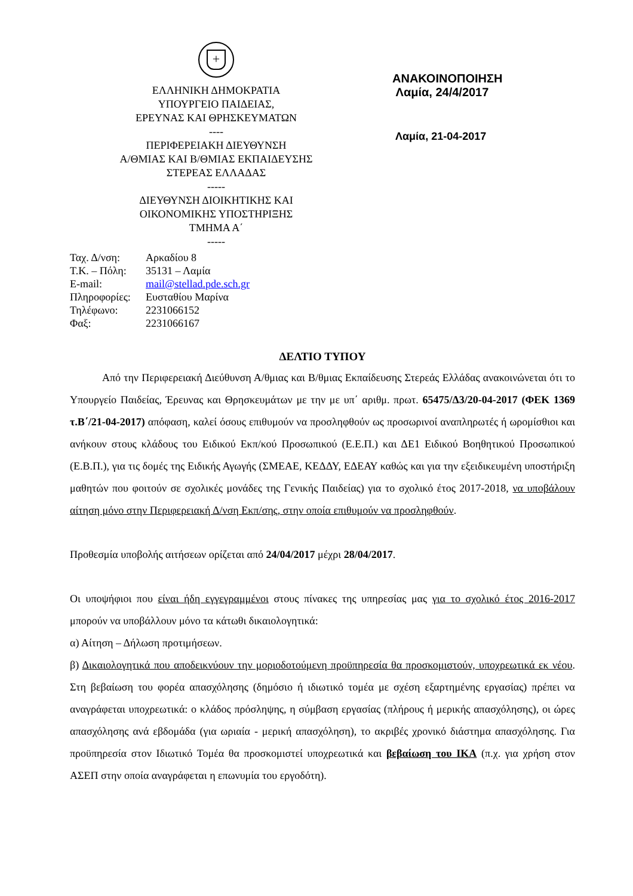+
ΕΛΛΗΝΙΚΗ ΔΗΜΟΚΡΑΤΙΑ
ΥΠΟΥΡΓΕΙΟ ΠΑΙΔΕΙΑΣ,
ΕΡΕΥΝΑΣ ΚΑΙ ΘΡΗΣΚΕΥΜΑΤΩΝ
----
ΠΕΡΙΦΕΡΕΙΑΚΗ ΔΙΕΥΘΥΝΣΗ
Α/ΘΜΙΑΣ ΚΑΙ Β/ΘΜΙΑΣ ΕΚΠΑΙΔΕΥΣΗΣ
ΣΤΕΡΕΑΣ ΕΛΛΑΔΑΣ
-----
ΔΙΕΥΘΥΝΣΗ ΔΙΟΙΚΗΤΙΚΗΣ ΚΑΙ
ΟΙΚΟΝΟΜΙΚΗΣ ΥΠΟΣΤΗΡΙΞΗΣ
ΤΜΗΜΑ Α΄
-----
ΑΝΑΚΟΙΝΟΠΟΙΗΣΗ
Λαμία, 24/4/2017
Λαμία, 21-04-2017
| Ταχ. Δ/νση: | Αρκαδίου 8 |
| Τ.Κ. – Πόλη: | 35131 – Λαμία |
| E-mail: | mail@stellad.pde.sch.gr |
| Πληροφορίες: | Ευσταθίου Μαρίνα |
| Τηλέφωνο: | 2231066152 |
| Φαξ: | 2231066167 |
ΔΕΛΤΙΟ ΤΥΠΟΥ
   Από την Περιφερειακή Διεύθυνση Α/θμιας και Β/θμιας Εκπαίδευσης Στερεάς Ελλάδας ανακοινώνεται ότι το Υπουργείο Παιδείας, Έρευνας και Θρησκευμάτων με την με υπ΄ αριθμ. πρωτ. 65475/Δ3/20-04-2017 (ΦΕΚ 1369 τ.Β΄/21-04-2017) απόφαση, καλεί όσους επιθυμούν να προσληφθούν ως προσωρινοί αναπληρωτές ή ωρομίσθιοι και ανήκουν στους κλάδους του Ειδικού Εκπ/κού Προσωπικού (Ε.Ε.Π.) και ΔΕ1 Ειδικού Βοηθητικού Προσωπικού (Ε.Β.Π.), για τις δομές της Ειδικής Αγωγής (ΣΜΕΑΕ, ΚΕΔΔΥ, ΕΔΕΑΥ καθώς και για την εξειδικευμένη υποστήριξη μαθητών που φοιτούν σε σχολικές μονάδες της Γενικής Παιδείας) για το σχολικό έτος 2017-2018, να υποβάλουν αίτηση μόνο στην Περιφερειακή Δ/νση Εκπ/σης, στην οποία επιθυμούν να προσληφθούν.
Προθεσμία υποβολής αιτήσεων ορίζεται από 24/04/2017 μέχρι 28/04/2017.
Οι υποψήφιοι που είναι ήδη εγγεγραμμένοι στους πίνακες της υπηρεσίας μας για το σχολικό έτος 2016-2017 μπορούν να υποβάλλουν μόνο τα κάτωθι δικαιολογητικά:
α) Αίτηση – Δήλωση προτιμήσεων.
β) Δικαιολογητικά που αποδεικνύουν την μοριοδοτούμενη προϋπηρεσία θα προσκομιστούν, υποχρεωτικά εκ νέου. Στη βεβαίωση του φορέα απασχόλησης (δημόσιο ή ιδιωτικό τομέα με σχέση εξαρτημένης εργασίας) πρέπει να αναγράφεται υποχρεωτικά: ο κλάδος πρόσληψης, η σύμβαση εργασίας (πλήρους ή μερικής απασχόλησης), οι ώρες απασχόλησης ανά εβδομάδα (για ωριαία - μερική απασχόληση), το ακριβές χρονικό διάστημα απασχόλησης. Για προϋπηρεσία στον Ιδιωτικό Τομέα θα προσκομιστεί υποχρεωτικά και βεβαίωση του ΙΚΑ (π.χ. για χρήση στον ΑΣΕΠ στην οποία αναγράφεται η επωνυμία του εργοδότη).